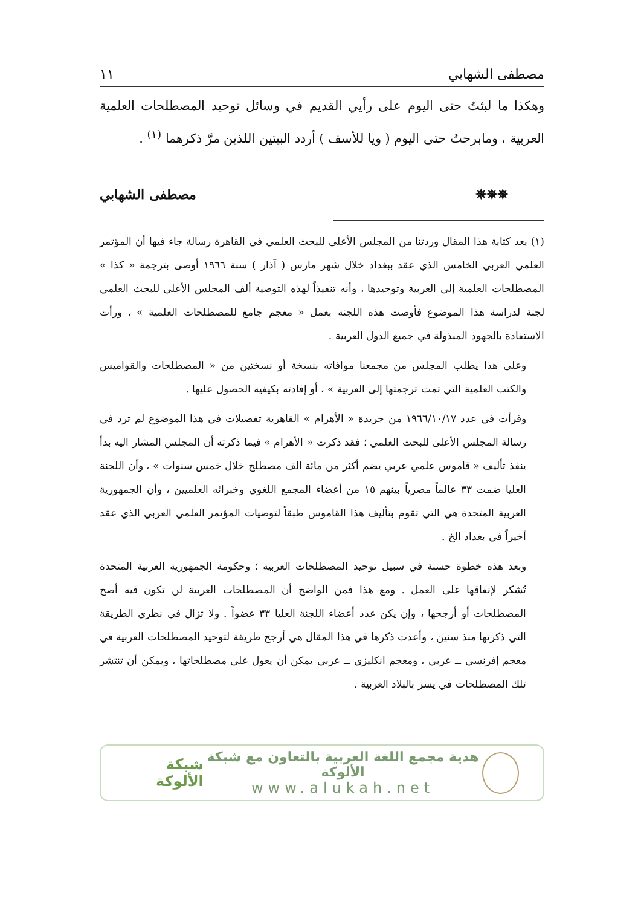مصطفى الشهابي ١١
وهكذا ما لبثتُ حتى اليوم على رأيي القديم في وسائل توحيد المصطلحات العلمية العربية ، ومابرحتُ حتى اليوم ( ويا للأسف ) أردد البيتين اللذين مرَّ ذكرهما <sup>(١)</sup> .
✵✵✵ مصطفى الشهابي
(١) بعد كتابة هذا المقال وردتنا من المجلس الأعلى للبحث العلمي في القاهرة رسالة جاء فيها أن المؤتمر العلمي العربي الخامس الذي عقد ببغداد خلال شهر مارس ( آذار ) سنة ١٩٦٦ أوصى بترجمة « كذا » المصطلحات العلمية إلى العربية وتوحيدها ، وأنه تنفيذاً لهذه التوصية ألف المجلس الأعلى للبحث العلمي لجنة لدراسة هذا الموضوع فأوصت هذه اللجنة بعمل « معجم جامع للمصطلحات العلمية » ، ورأت الاستفادة بالجهود المبذولة في جميع الدول العربية .
وعلى هذا يطلب المجلس من مجمعنا موافاته بنسخة أو نسختين من « المصطلحات والقواميس والكتب العلمية التي تمت ترجمتها إلى العربية » ، أو إفادته بكيفية الحصول عليها .
وقرأت في عدد ١٩٦٦/١٠/١٧ من جريدة « الأهرام » القاهرية تفصيلات في هذا الموضوع لم ترد في رسالة المجلس الأعلى للبحث العلمي ؛ فقد ذكرت « الأهرام » فيما ذكرته أن المجلس المشار اليه بدأ ينفذ تأليف « قاموس علمي عربي يضم أكثر من مائة الف مصطلح خلال خمس سنوات » ، وأن اللجنة العليا ضمت ٣٣ عالماً مصرياً بينهم ١٥ من أعضاء المجمع اللغوي وخبرائه العلميين ، وأن الجمهورية العربية المتحدة هي التي تقوم بتأليف هذا القاموس طبقاً لتوصيات المؤتمر العلمي العربي الذي عقد أخيراً في بغداد الخ .
وبعد هذه خطوة حسنة في سبيل توحيد المصطلحات العربية ؛ وحكومة الجمهورية العربية المتحدة تُشكر لإنفاقها على العمل . ومع هذا فمن الواضح أن المصطلحات العربية لن تكون فيه أصح المصطلحات أو أرجحها ، وإن يكن عدد أعضاء اللجنة العليا ٣٣ عضواً . ولا تزال في نظري الطريقة التي ذكرتها منذ سنين ، وأعدت ذكرها في هذا المقال هي أرجح طريقة لتوحيد المصطلحات العربية في معجم إفرنسي ــ عربي ، ومعجم انكليزي ــ عربي يمكن أن يعول على مصطلحاتها ، ويمكن أن تنتشر تلك المصطلحات في يسر بالبلاد العربية .
هدية مجمع اللغة العربية بالتعاون مع شبكة الألوكة
www.alukah.net
شبكة الألوكة